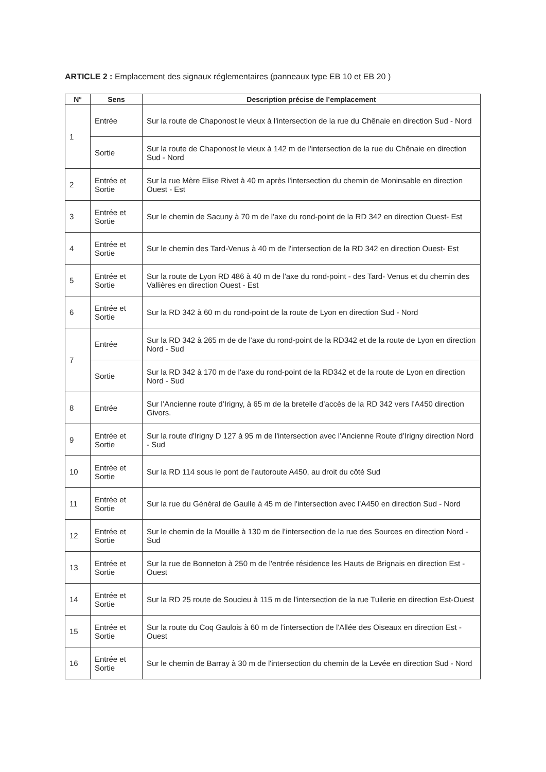ARTICLE 2 : Emplacement des signaux réglementaires (panneaux type EB 10 et EB 20 )
| N° | Sens | Description précise de l’emplacement |
| --- | --- | --- |
| 1 | Entrée | Sur la route de Chaponost le vieux à l'intersection de la rue du Chênaie en direction Sud - Nord |
| | Sortie | Sur la route de Chaponost le vieux à 142 m de l'intersection de la rue du Chênaie en direction Sud - Nord |
| 2 | Entrée et Sortie | Sur la rue Mère Elise Rivet à 40 m après l'intersection du chemin de Moninsable en direction Ouest - Est |
| 3 | Entrée et Sortie | Sur le chemin de Sacuny à 70 m de l'axe du rond-point de la RD 342 en direction Ouest- Est |
| 4 | Entrée et Sortie | Sur le chemin des Tard-Venus à 40 m de l'intersection de la RD 342 en direction Ouest- Est |
| 5 | Entrée et Sortie | Sur la route de Lyon RD 486 à 40 m de l'axe du rond-point - des Tard- Venus et du chemin des Vallières en direction Ouest - Est |
| 6 | Entrée et Sortie | Sur la RD 342 à 60 m du rond-point de la route de Lyon en direction Sud - Nord |
| 7 | Entrée | Sur la RD 342 à 265 m de de l'axe du rond-point de la RD342 et de la route de Lyon en direction Nord - Sud |
| | Sortie | Sur la RD 342 à 170 m de l'axe du rond-point de la RD342 et de la route de Lyon en direction Nord - Sud |
| 8 | Entrée | Sur l’Ancienne route d’Irigny, à 65 m de la bretelle d’accès de la RD 342 vers l’A450 direction Givors. |
| 9 | Entrée et Sortie | Sur la route d'Irigny D 127 à 95 m de l'intersection avec l’Ancienne Route d’Irigny direction Nord - Sud |
| 10 | Entrée et Sortie | Sur la RD 114 sous le pont de l’autoroute A450, au droit du côté Sud |
| 11 | Entrée et Sortie | Sur la rue du Général de Gaulle à 45 m de l'intersection avec l’A450 en direction Sud - Nord |
| 12 | Entrée et Sortie | Sur le chemin de la Mouille à 130 m de l’intersection de la rue des Sources en direction Nord - Sud |
| 13 | Entrée et Sortie | Sur la rue de Bonneton à 250 m de l'entrée résidence les Hauts de Brignais en direction Est - Ouest |
| 14 | Entrée et Sortie | Sur la RD 25 route de Soucieu à 115 m de l'intersection de la rue Tuilerie en direction Est-Ouest |
| 15 | Entrée et Sortie | Sur la route du Coq Gaulois à 60 m de l'intersection de l'Allée des Oiseaux en direction Est - Ouest |
| 16 | Entrée et Sortie | Sur le chemin de Barray à 30 m de l'intersection du chemin de la Levée en direction Sud - Nord |